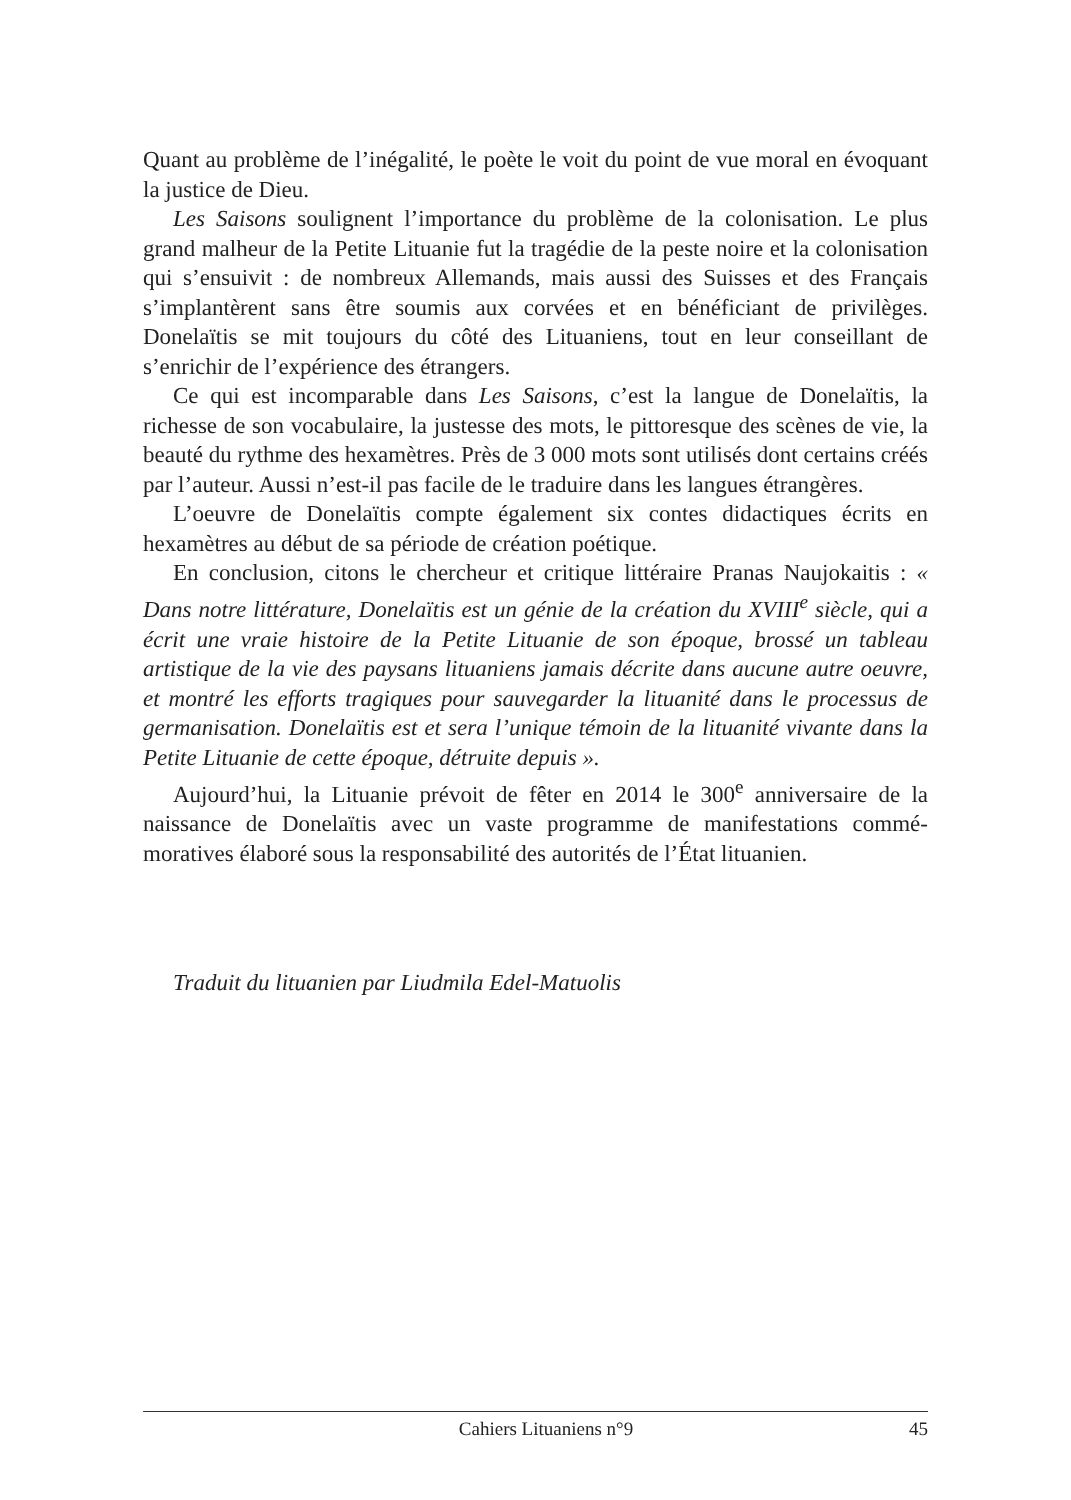Quant au problème de l’inégalité, le poète le voit du point de vue moral en évoquant la justice de Dieu.
Les Saisons soulignent l’importance du problème de la colonisation. Le plus grand malheur de la Petite Lituanie fut la tragédie de la peste noire et la colonisation qui s’ensuivit : de nombreux Allemands, mais aussi des Suisses et des Français s’implantèrent sans être soumis aux corvées et en bénéficiant de privilèges. Donelaïtis se mit toujours du côté des Lituaniens, tout en leur conseillant de s’enrichir de l’expérience des étrangers.
Ce qui est incomparable dans Les Saisons, c’est la langue de Donelaïtis, la richesse de son vocabulaire, la justesse des mots, le pittoresque des scènes de vie, la beauté du rythme des hexamètres. Près de 3 000 mots sont utilisés dont certains créés par l’auteur. Aussi n’est-il pas facile de le traduire dans les langues étrangères.
L’oeuvre de Donelaïtis compte également six contes didactiques écrits en hexamètres au début de sa période de création poétique.
En conclusion, citons le chercheur et critique littéraire Pranas Naujokaitis : « Dans notre littérature, Donelaïtis est un génie de la création du XVIII<sup>e</sup> siècle, qui a écrit une vraie histoire de la Petite Lituanie de son époque, brossé un tableau artistique de la vie des paysans lituaniens jamais décrite dans aucune autre oeuvre, et montré les efforts tragiques pour sauvegarder la lituanité dans le processus de germanisation. Donelaïtis est et sera l’unique témoin de la lituanité vivante dans la Petite Lituanie de cette époque, détruite depuis ».
Aujourd’hui, la Lituanie prévoit de fêter en 2014 le 300<sup>e</sup> anniversaire de la naissance de Donelaïtis avec un vaste programme de manifestations commé­moratives élaboré sous la responsabilité des autorités de l’État lituanien.
Traduit du lituanien par Liudmila Edel-Matuolis
Cahiers Lituaniens n°9 45